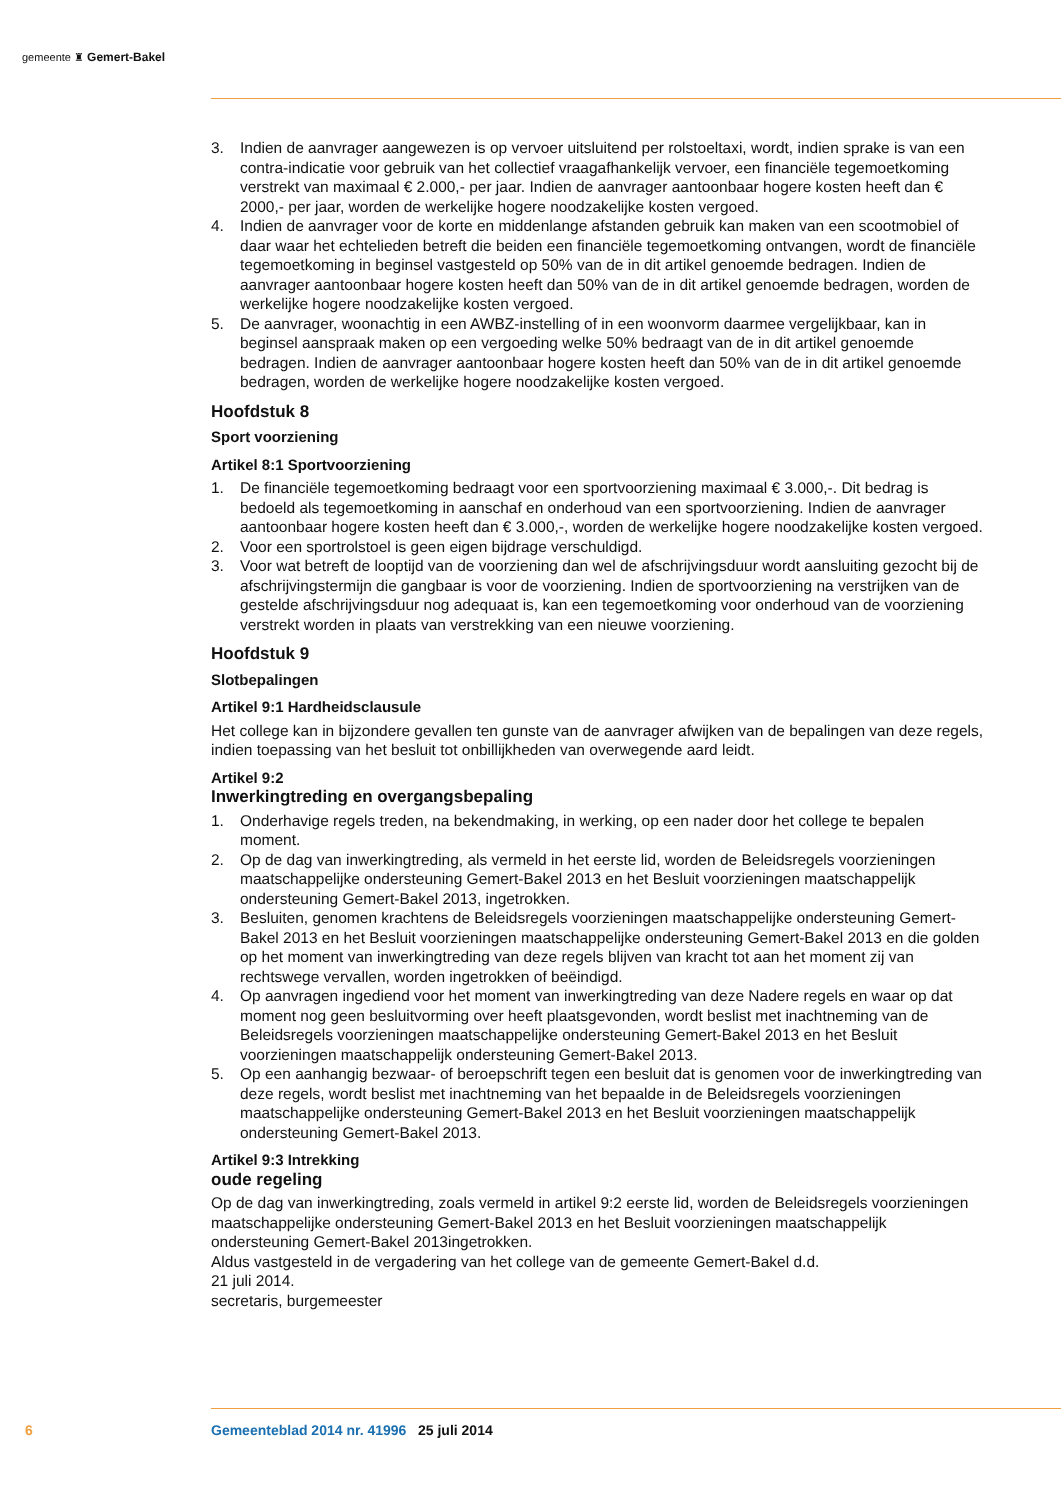gemeente ♜ Gemert-Bakel
3. Indien de aanvrager aangewezen is op vervoer uitsluitend per rolstoeltaxi, wordt, indien sprake is van een contra-indicatie voor gebruik van het collectief vraagafhankelijk vervoer, een financiële tegemoetkoming verstrekt van maximaal € 2.000,- per jaar. Indien de aanvrager aantoonbaar hogere kosten heeft dan € 2000,- per jaar, worden de werkelijke hogere noodzakelijke kosten vergoed.
4. Indien de aanvrager voor de korte en middenlange afstanden gebruik kan maken van een scootmobiel of daar waar het echtelieden betreft die beiden een financiële tegemoetkoming ontvangen, wordt de financiële tegemoetkoming in beginsel vastgesteld op 50% van de in dit artikel genoemde bedragen. Indien de aanvrager aantoonbaar hogere kosten heeft dan 50% van de in dit artikel genoemde bedragen, worden de werkelijke hogere noodzakelijke kosten vergoed.
5. De aanvrager, woonachtig in een AWBZ-instelling of in een woonvorm daarmee vergelijkbaar, kan in beginsel aanspraak maken op een vergoeding welke 50% bedraagt van de in dit artikel genoemde bedragen. Indien de aanvrager aantoonbaar hogere kosten heeft dan 50% van de in dit artikel genoemde bedragen, worden de werkelijke hogere noodzakelijke kosten vergoed.
Hoofdstuk 8
Sport voorziening
Artikel 8:1 Sportvoorziening
1. De financiële tegemoetkoming bedraagt voor een sportvoorziening maximaal € 3.000,-. Dit bedrag is bedoeld als tegemoetkoming in aanschaf en onderhoud van een sportvoorziening. Indien de aanvrager aantoonbaar hogere kosten heeft dan € 3.000,-, worden de werkelijke hogere noodzakelijke kosten vergoed.
2. Voor een sportrolstoel is geen eigen bijdrage verschuldigd.
3. Voor wat betreft de looptijd van de voorziening dan wel de afschrijvingsduur wordt aansluiting gezocht bij de afschrijvingstermijn die gangbaar is voor de voorziening. Indien de sportvoorziening na verstrijken van de gestelde afschrijvingsduur nog adequaat is, kan een tegemoetkoming voor onderhoud van de voorziening verstrekt worden in plaats van verstrekking van een nieuwe voorziening.
Hoofdstuk 9
Slotbepalingen
Artikel 9:1 Hardheidsclausule
Het college kan in bijzondere gevallen ten gunste van de aanvrager afwijken van de bepalingen van deze regels, indien toepassing van het besluit tot onbillijkheden van overwegende aard leidt.
Artikel 9:2
Inwerkingtreding en overgangsbepaling
1. Onderhavige regels treden, na bekendmaking, in werking, op een nader door het college te bepalen moment.
2. Op de dag van inwerkingtreding, als vermeld in het eerste lid, worden de Beleidsregels voorzieningen maatschappelijke ondersteuning Gemert-Bakel 2013 en het Besluit voorzieningen maatschappelijk ondersteuning Gemert-Bakel 2013, ingetrokken.
3. Besluiten, genomen krachtens de Beleidsregels voorzieningen maatschappelijke ondersteuning Gemert-Bakel 2013 en het Besluit voorzieningen maatschappelijke ondersteuning Gemert-Bakel 2013 en die golden op het moment van inwerkingtreding van deze regels blijven van kracht tot aan het moment zij van rechtswege vervallen, worden ingetrokken of beëindigd.
4. Op aanvragen ingediend voor het moment van inwerkingtreding van deze Nadere regels en waar op dat moment nog geen besluitvorming over heeft plaatsgevonden, wordt beslist met inachtneming van de Beleidsregels voorzieningen maatschappelijke ondersteuning Gemert-Bakel 2013 en het Besluit voorzieningen maatschappelijk ondersteuning Gemert-Bakel 2013.
5. Op een aanhangig bezwaar- of beroepschrift tegen een besluit dat is genomen voor de inwerkingtreding van deze regels, wordt beslist met inachtneming van het bepaalde in de Beleidsregels voorzieningen maatschappelijke ondersteuning Gemert-Bakel 2013 en het Besluit voorzieningen maatschappelijk ondersteuning Gemert-Bakel 2013.
Artikel 9:3 Intrekking
oude regeling
Op de dag van inwerkingtreding, zoals vermeld in artikel 9:2 eerste lid, worden de Beleidsregels voorzieningen maatschappelijke ondersteuning Gemert-Bakel 2013 en het Besluit voorzieningen maatschappelijk ondersteuning Gemert-Bakel 2013ingetrokken.
Aldus vastgesteld in de vergadering van het college van de gemeente Gemert-Bakel d.d.
21 juli 2014.
secretaris, burgemeester
6 Gemeenteblad 2014 nr. 41996 25 juli 2014